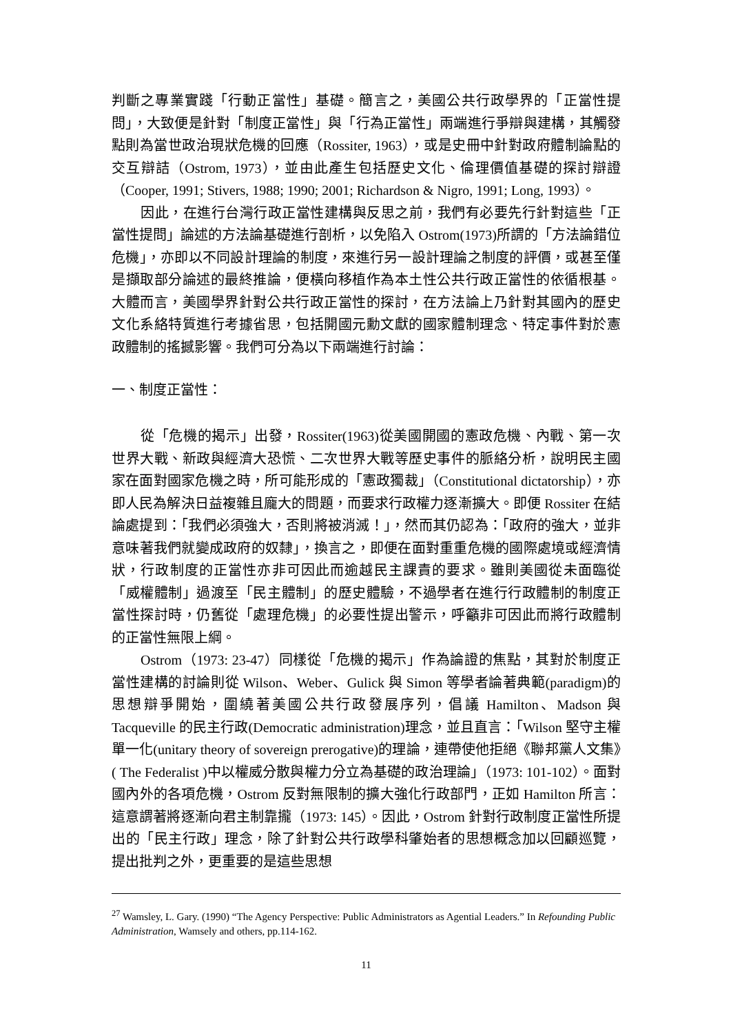判斷之專業實踐「行動正當性」基礎。簡言之，美國公共行政學界的「正當性提問」，大致便是針對「制度正當性」與「行為正當性」兩端進行爭辯與建構，其觸發點則為當世政治現狀危機的回應（Rossiter, 1963），或是史冊中針對政府體制論點的交互辯詰（Ostrom, 1973），並由此產生包括歷史文化、倫理價值基礎的探討辯證（Cooper, 1991; Stivers, 1988; 1990; 2001; Richardson & Nigro, 1991; Long, 1993）。
因此，在進行台灣行政正當性建構與反思之前，我們有必要先行針對這些「正當性提問」論述的方法論基礎進行剖析，以免陷入 Ostrom(1973)所謂的「方法論錯位危機」，亦即以不同設計理論的制度，來進行另一設計理論之制度的評價，或甚至僅是擷取部分論述的最終推論，便橫向移植作為本土性公共行政正當性的依循根基。大體而言，美國學界針對公共行政正當性的探討，在方法論上乃針對其國內的歷史文化系絡特質進行考據省思，包括開國元勳文獻的國家體制理念、特定事件對於憲政體制的搖撼影響。我們可分為以下兩端進行討論：
一、制度正當性：
從「危機的揭示」出發，Rossiter(1963)從美國開國的憲政危機、內戰、第一次世界大戰、新政與經濟大恐慌、二次世界大戰等歷史事件的脈絡分析，說明民主國家在面對國家危機之時，所可能形成的「憲政獨裁」（Constitutional dictatorship），亦即人民為解決日益複雜且龐大的問題，而要求行政權力逐漸擴大。即便 Rossiter 在結論處提到：「我們必須強大，否則將被消滅！」，然而其仍認為：「政府的強大，並非意味著我們就變成政府的奴隸」，換言之，即便在面對重重危機的國際處境或經濟情狀，行政制度的正當性亦非可因此而逾越民主課責的要求。雖則美國從未面臨從「威權體制」過渡至「民主體制」的歷史體驗，不過學者在進行行政體制的制度正當性探討時，仍舊從「處理危機」的必要性提出警示，呼籲非可因此而將行政體制的正當性無限上綱。
Ostrom（1973: 23-47）同樣從「危機的揭示」作為論證的焦點，其對於制度正當性建構的討論則從 Wilson、Weber、Gulick 與 Simon 等學者論著典範(paradigm)的思想辯爭開始，圍繞著美國公共行政發展序列，倡議 Hamilton、Madson 與 Tacqueville 的民主行政(Democratic administration)理念，並且直言：「Wilson 堅守主權單一化(unitary theory of sovereign prerogative)的理論，連帶使他拒絕《聯邦黨人文集》( The Federalist )中以權威分散與權力分立為基礎的政治理論」（1973: 101-102）。面對國內外的各項危機，Ostrom 反對無限制的擴大強化行政部門，正如 Hamilton 所言：這意謂著將逐漸向君主制靠攏（1973: 145）。因此，Ostrom 針對行政制度正當性所提出的「民主行政」理念，除了針對公共行政學科肇始者的思想概念加以回顧巡覽，提出批判之外，更重要的是這些思想
<sup>27</sup> Wamsley, L. Gary. (1990) “The Agency Perspective: Public Administrators as Agential Leaders.” In Refounding Public Administration, Wamsely and others, pp.114-162.
11